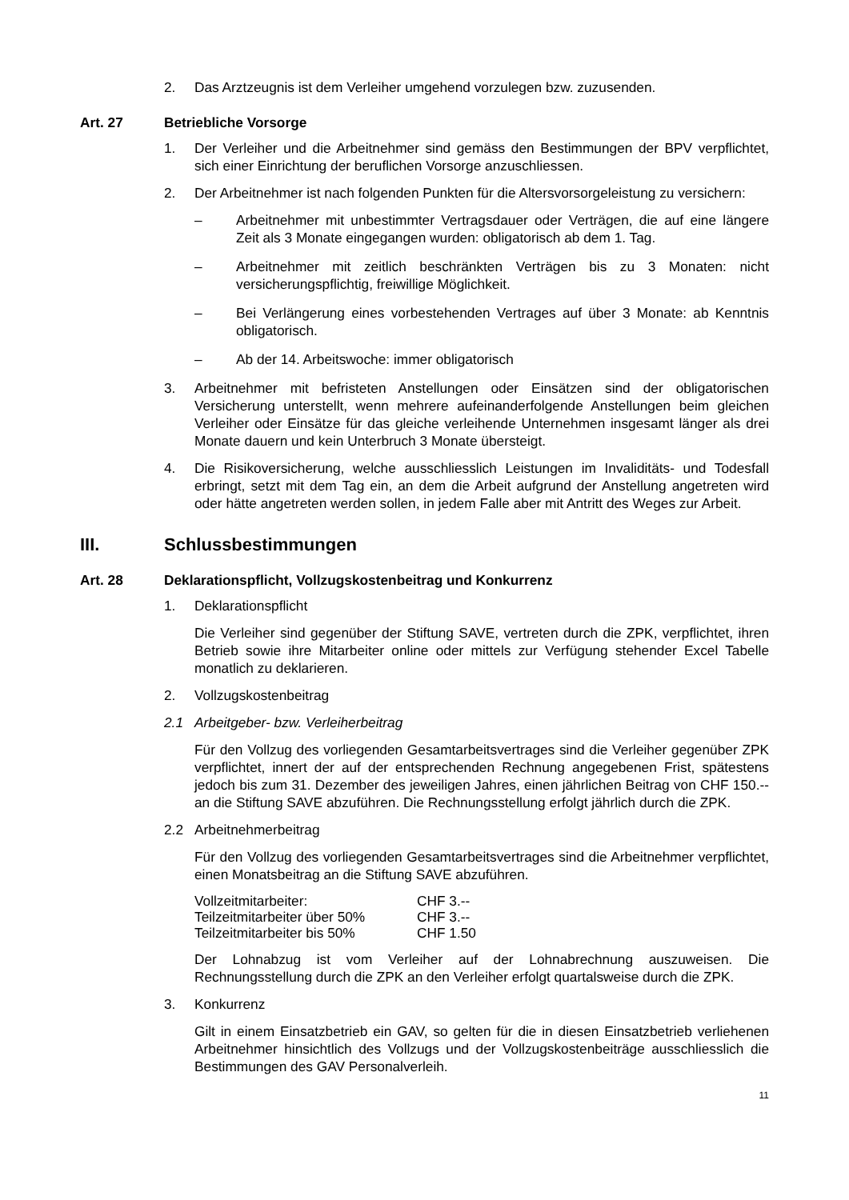2. Das Arztzeugnis ist dem Verleiher umgehend vorzulegen bzw. zuzusenden.
Art. 27 Betriebliche Vorsorge
1. Der Verleiher und die Arbeitnehmer sind gemäss den Bestimmungen der BPV verpflichtet, sich einer Einrichtung der beruflichen Vorsorge anzuschliessen.
2. Der Arbeitnehmer ist nach folgenden Punkten für die Altersvorsorgeleistung zu versichern:
– Arbeitnehmer mit unbestimmter Vertragsdauer oder Verträgen, die auf eine längere Zeit als 3 Monate eingegangen wurden: obligatorisch ab dem 1. Tag.
– Arbeitnehmer mit zeitlich beschränkten Verträgen bis zu 3 Monaten: nicht versicherungspflichtig, freiwillige Möglichkeit.
– Bei Verlängerung eines vorbestehenden Vertrages auf über 3 Monate: ab Kenntnis obligatorisch.
– Ab der 14. Arbeitswoche: immer obligatorisch
3. Arbeitnehmer mit befristeten Anstellungen oder Einsätzen sind der obligatorischen Versicherung unterstellt, wenn mehrere aufeinanderfolgende Anstellungen beim gleichen Verleiher oder Einsätze für das gleiche verleihende Unternehmen insgesamt länger als drei Monate dauern und kein Unterbruch 3 Monate übersteigt.
4. Die Risikoversicherung, welche ausschliesslich Leistungen im Invaliditäts- und Todesfall erbringt, setzt mit dem Tag ein, an dem die Arbeit aufgrund der Anstellung angetreten wird oder hätte angetreten werden sollen, in jedem Falle aber mit Antritt des Weges zur Arbeit.
III. Schlussbestimmungen
Art. 28 Deklarationspflicht, Vollzugskostenbeitrag und Konkurrenz
1. Deklarationspflicht
Die Verleiher sind gegenüber der Stiftung SAVE, vertreten durch die ZPK, verpflichtet, ihren Betrieb sowie ihre Mitarbeiter online oder mittels zur Verfügung stehender Excel Tabelle monatlich zu deklarieren.
2. Vollzugskostenbeitrag
2.1 Arbeitgeber- bzw. Verleiherbeitrag
Für den Vollzug des vorliegenden Gesamtarbeitsvertrages sind die Verleiher gegenüber ZPK verpflichtet, innert der auf der entsprechenden Rechnung angegebenen Frist, spätestens jedoch bis zum 31. Dezember des jeweiligen Jahres, einen jährlichen Beitrag von CHF 150.-- an die Stiftung SAVE abzuführen. Die Rechnungsstellung erfolgt jährlich durch die ZPK.
2.2 Arbeitnehmerbeitrag
Für den Vollzug des vorliegenden Gesamtarbeitsvertrages sind die Arbeitnehmer verpflichtet, einen Monatsbeitrag an die Stiftung SAVE abzuführen.
| Vollzeitmitarbeiter: | CHF 3.-- |
| Teilzeitmitarbeiter über 50% | CHF 3.-- |
| Teilzeitmitarbeiter bis 50% | CHF 1.50 |
Der Lohnabzug ist vom Verleiher auf der Lohnabrechnung auszuweisen. Die Rechnungsstellung durch die ZPK an den Verleiher erfolgt quartalsweise durch die ZPK.
3. Konkurrenz
Gilt in einem Einsatzbetrieb ein GAV, so gelten für die in diesen Einsatzbetrieb verliehenen Arbeitnehmer hinsichtlich des Vollzugs und der Vollzugskostenbeiträge ausschliesslich die Bestimmungen des GAV Personalverleih.
11